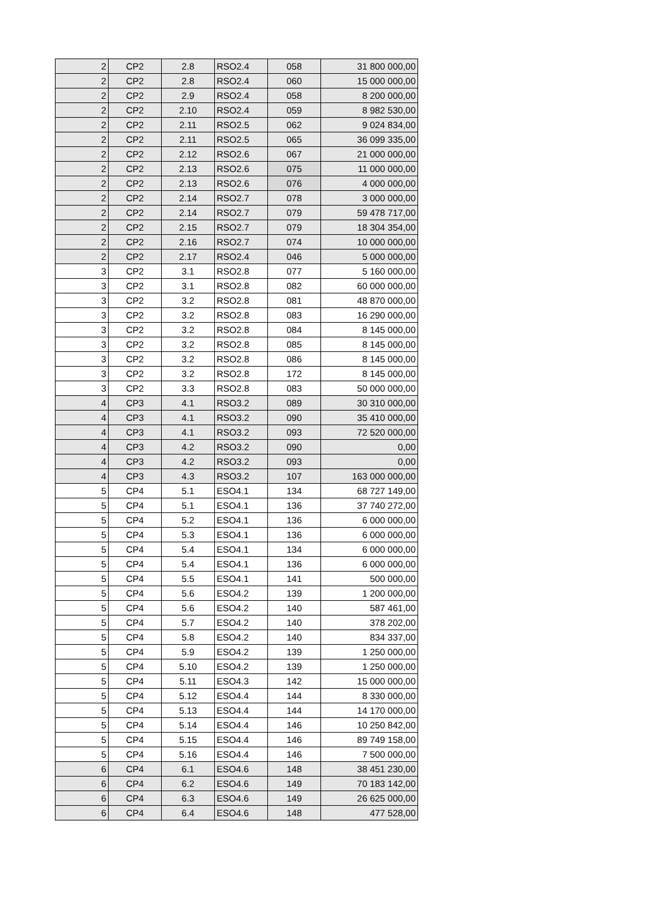| 2 | CP2 | 2.8 | RSO2.4 | 058 | 31 800 000,00 |
| 2 | CP2 | 2.8 | RSO2.4 | 060 | 15 000 000,00 |
| 2 | CP2 | 2.9 | RSO2.4 | 058 | 8 200 000,00 |
| 2 | CP2 | 2.10 | RSO2.4 | 059 | 8 982 530,00 |
| 2 | CP2 | 2.11 | RSO2.5 | 062 | 9 024 834,00 |
| 2 | CP2 | 2.11 | RSO2.5 | 065 | 36 099 335,00 |
| 2 | CP2 | 2.12 | RSO2.6 | 067 | 21 000 000,00 |
| 2 | CP2 | 2.13 | RSO2.6 | 075 | 11 000 000,00 |
| 2 | CP2 | 2.13 | RSO2.6 | 076 | 4 000 000,00 |
| 2 | CP2 | 2.14 | RSO2.7 | 078 | 3 000 000,00 |
| 2 | CP2 | 2.14 | RSO2.7 | 079 | 59 478 717,00 |
| 2 | CP2 | 2.15 | RSO2.7 | 079 | 18 304 354,00 |
| 2 | CP2 | 2.16 | RSO2.7 | 074 | 10 000 000,00 |
| 2 | CP2 | 2.17 | RSO2.4 | 046 | 5 000 000,00 |
| 3 | CP2 | 3.1 | RSO2.8 | 077 | 5 160 000,00 |
| 3 | CP2 | 3.1 | RSO2.8 | 082 | 60 000 000,00 |
| 3 | CP2 | 3.2 | RSO2.8 | 081 | 48 870 000,00 |
| 3 | CP2 | 3.2 | RSO2.8 | 083 | 16 290 000,00 |
| 3 | CP2 | 3.2 | RSO2.8 | 084 | 8 145 000,00 |
| 3 | CP2 | 3.2 | RSO2.8 | 085 | 8 145 000,00 |
| 3 | CP2 | 3.2 | RSO2.8 | 086 | 8 145 000,00 |
| 3 | CP2 | 3.2 | RSO2.8 | 172 | 8 145 000,00 |
| 3 | CP2 | 3.3 | RSO2.8 | 083 | 50 000 000,00 |
| 4 | CP3 | 4.1 | RSO3.2 | 089 | 30 310 000,00 |
| 4 | CP3 | 4.1 | RSO3.2 | 090 | 35 410 000,00 |
| 4 | CP3 | 4.1 | RSO3.2 | 093 | 72 520 000,00 |
| 4 | CP3 | 4.2 | RSO3.2 | 090 | 0,00 |
| 4 | CP3 | 4.2 | RSO3.2 | 093 | 0,00 |
| 4 | CP3 | 4.3 | RSO3.2 | 107 | 163 000 000,00 |
| 5 | CP4 | 5.1 | ESO4.1 | 134 | 68 727 149,00 |
| 5 | CP4 | 5.1 | ESO4.1 | 136 | 37 740 272,00 |
| 5 | CP4 | 5.2 | ESO4.1 | 136 | 6 000 000,00 |
| 5 | CP4 | 5.3 | ESO4.1 | 136 | 6 000 000,00 |
| 5 | CP4 | 5.4 | ESO4.1 | 134 | 6 000 000,00 |
| 5 | CP4 | 5.4 | ESO4.1 | 136 | 6 000 000,00 |
| 5 | CP4 | 5.5 | ESO4.1 | 141 | 500 000,00 |
| 5 | CP4 | 5.6 | ESO4.2 | 139 | 1 200 000,00 |
| 5 | CP4 | 5.6 | ESO4.2 | 140 | 587 461,00 |
| 5 | CP4 | 5.7 | ESO4.2 | 140 | 378 202,00 |
| 5 | CP4 | 5.8 | ESO4.2 | 140 | 834 337,00 |
| 5 | CP4 | 5.9 | ESO4.2 | 139 | 1 250 000,00 |
| 5 | CP4 | 5.10 | ESO4.2 | 139 | 1 250 000,00 |
| 5 | CP4 | 5.11 | ESO4.3 | 142 | 15 000 000,00 |
| 5 | CP4 | 5.12 | ESO4.4 | 144 | 8 330 000,00 |
| 5 | CP4 | 5.13 | ESO4.4 | 144 | 14 170 000,00 |
| 5 | CP4 | 5.14 | ESO4.4 | 146 | 10 250 842,00 |
| 5 | CP4 | 5.15 | ESO4.4 | 146 | 89 749 158,00 |
| 5 | CP4 | 5.16 | ESO4.4 | 146 | 7 500 000,00 |
| 6 | CP4 | 6.1 | ESO4.6 | 148 | 38 451 230,00 |
| 6 | CP4 | 6.2 | ESO4.6 | 149 | 70 183 142,00 |
| 6 | CP4 | 6.3 | ESO4.6 | 149 | 26 625 000,00 |
| 6 | CP4 | 6.4 | ESO4.6 | 148 | 477 528,00 |